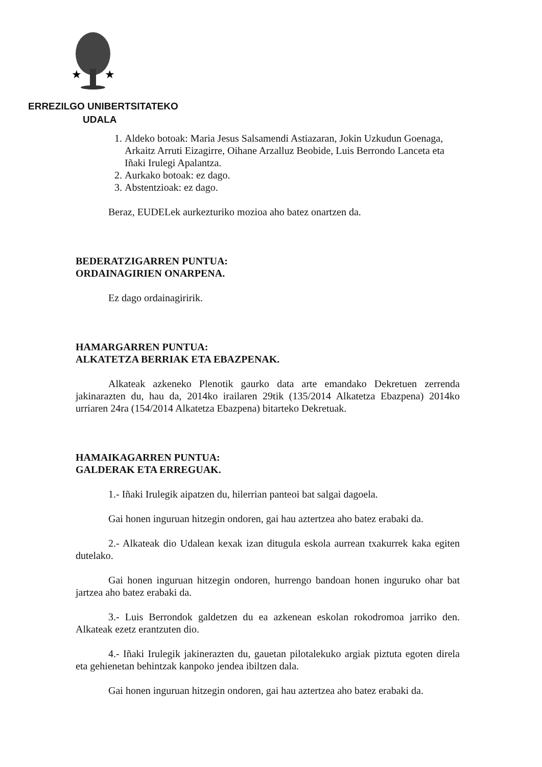★
★
ERREZILGO UNIBERTSITATEKO
UDALA
1. Aldeko botoak: Maria Jesus Salsamendi Astiazaran, Jokin Uzkudun Goenaga, Arkaitz Arruti Eizagirre, Oihane Arzalluz Beobide, Luis Berrondo Lanceta eta Iñaki Irulegi Apalantza.
2. Aurkako botoak: ez dago.
3. Abstentzioak: ez dago.
Beraz, EUDELek aurkezturiko mozioa aho batez onartzen da.
BEDERATZIGARREN PUNTUA:
ORDAINAGIRIEN ONARPENA.
Ez dago ordainagiririk.
HAMARGARREN PUNTUA:
ALKATETZA BERRIAK ETA EBAZPENAK.
Alkateak azkeneko Plenotik gaurko data arte emandako Dekretuen zerrenda jakinarazten du, hau da, 2014ko irailaren 29tik (135/2014 Alkatetza Ebazpena) 2014ko urriaren 24ra (154/2014 Alkatetza Ebazpena) bitarteko Dekretuak.
HAMAIKAGARREN PUNTUA:
GALDERAK ETA ERREGUAK.
1.- Iñaki Irulegik aipatzen du, hilerrian panteoi bat salgai dagoela.
Gai honen inguruan hitzegin ondoren, gai hau aztertzea aho batez erabaki da.
2.- Alkateak dio Udalean kexak izan ditugula eskola aurrean txakurrek kaka egiten dutelako.
Gai honen inguruan hitzegin ondoren, hurrengo bandoan honen inguruko ohar bat jartzea aho batez erabaki da.
3.- Luis Berrondok galdetzen du ea azkenean eskolan rokodromoa jarriko den. Alkateak ezetz erantzuten dio.
4.- Iñaki Irulegik jakinerazten du, gauetan pilotalekuko argiak piztuta egoten direla eta gehienetan behintzak kanpoko jendea ibiltzen dala.
Gai honen inguruan hitzegin ondoren, gai hau aztertzea aho batez erabaki da.